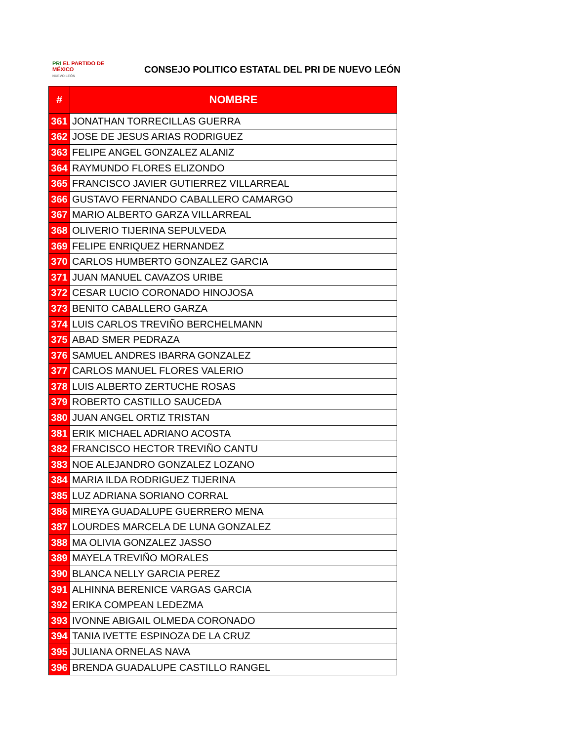PRI EL PARTIDO DE MÉXICO
NUEVO LEÓN
CONSEJO POLITICO ESTATAL DEL PRI DE NUEVO LEÓN
| # | NOMBRE |
| --- | --- |
| 361 | JONATHAN TORRECILLAS GUERRA |
| 362 | JOSE DE JESUS ARIAS RODRIGUEZ |
| 363 | FELIPE ANGEL GONZALEZ ALANIZ |
| 364 | RAYMUNDO FLORES ELIZONDO |
| 365 | FRANCISCO JAVIER GUTIERREZ VILLARREAL |
| 366 | GUSTAVO FERNANDO CABALLERO CAMARGO |
| 367 | MARIO ALBERTO GARZA VILLARREAL |
| 368 | OLIVERIO TIJERINA SEPULVEDA |
| 369 | FELIPE ENRIQUEZ HERNANDEZ |
| 370 | CARLOS HUMBERTO GONZALEZ GARCIA |
| 371 | JUAN MANUEL CAVAZOS URIBE |
| 372 | CESAR LUCIO CORONADO HINOJOSA |
| 373 | BENITO CABALLERO GARZA |
| 374 | LUIS CARLOS TREVIÑO BERCHELMANN |
| 375 | ABAD SMER PEDRAZA |
| 376 | SAMUEL ANDRES IBARRA GONZALEZ |
| 377 | CARLOS MANUEL FLORES VALERIO |
| 378 | LUIS ALBERTO ZERTUCHE ROSAS |
| 379 | ROBERTO CASTILLO SAUCEDA |
| 380 | JUAN ANGEL ORTIZ TRISTAN |
| 381 | ERIK MICHAEL ADRIANO ACOSTA |
| 382 | FRANCISCO HECTOR TREVIÑO CANTU |
| 383 | NOE ALEJANDRO GONZALEZ LOZANO |
| 384 | MARIA ILDA RODRIGUEZ TIJERINA |
| 385 | LUZ ADRIANA SORIANO CORRAL |
| 386 | MIREYA GUADALUPE GUERRERO MENA |
| 387 | LOURDES MARCELA DE LUNA GONZALEZ |
| 388 | MA OLIVIA GONZALEZ JASSO |
| 389 | MAYELA TREVIÑO MORALES |
| 390 | BLANCA NELLY GARCIA PEREZ |
| 391 | ALHINNA BERENICE VARGAS GARCIA |
| 392 | ERIKA COMPEAN LEDEZMA |
| 393 | IVONNE ABIGAIL OLMEDA CORONADO |
| 394 | TANIA IVETTE ESPINOZA DE LA CRUZ |
| 395 | JULIANA ORNELAS NAVA |
| 396 | BRENDA GUADALUPE CASTILLO RANGEL |